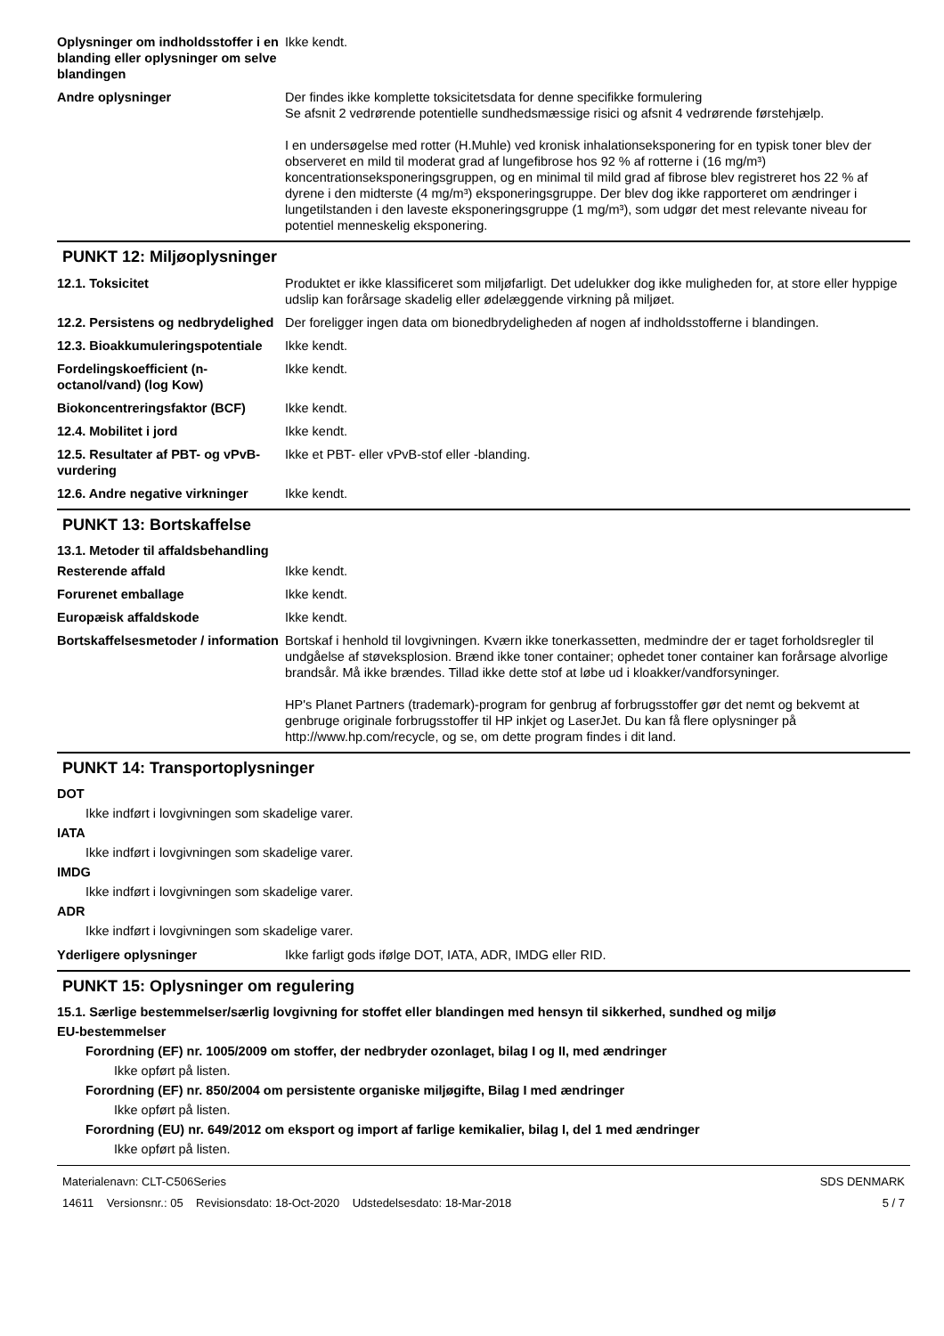Oplysninger om indholdsstoffer i en blanding eller oplysninger om selve blandingen
Ikke kendt.
Andre oplysninger Der findes ikke komplette toksicitetsdata for denne specifikke formulering
Se afsnit 2 vedrørende potentielle sundhedsmæssige risici og afsnit 4 vedrørende førstehjælp.
I en undersøgelse med rotter (H.Muhle) ved kronisk inhalationseksponering for en typisk toner blev der observeret en mild til moderat grad af lungefibrose hos 92 % af rotterne i (16 mg/m³) koncentrationseksponeringsgruppen, og en minimal til mild grad af fibrose blev registreret hos 22 % af dyrene i den midterste (4 mg/m³) eksponeringsgruppe. Der blev dog ikke rapporteret om ændringer i lungetilstanden i den laveste eksponeringsgruppe (1 mg/m³), som udgør det mest relevante niveau for potentiel menneskelig eksponering.
PUNKT 12: Miljøoplysninger
12.1. Toksicitet Produktet er ikke klassificeret som miljøfarligt. Det udelukker dog ikke muligheden for, at store eller hyppige udslip kan forårsage skadelig eller ødelæggende virkning på miljøet.
12.2. Persistens og nedbrydelighed
Der foreligger ingen data om bionedbrydeligheden af nogen af indholdsstofferne i blandingen.
12.3. Bioakkumuleringspotentiale
Ikke kendt.
Fordelingskoefficient (n-octanol/vand) (log Kow)
Ikke kendt.
Biokoncentreringsfaktor (BCF) Ikke kendt.
12.4. Mobilitet i jord Ikke kendt.
12.5. Resultater af PBT- og vPvB-vurdering
Ikke et PBT- eller vPvB-stof eller -blanding.
12.6. Andre negative virkninger
Ikke kendt.
PUNKT 13: Bortskaffelse
13.1. Metoder til affaldsbehandling
Resterende affald Ikke kendt.
Forurenet emballage Ikke kendt.
Europæisk affaldskode Ikke kendt.
Bortskaffelsesmetoder / information
Bortskaf i henhold til lovgivningen. Kværn ikke tonerkassetten, medmindre der er taget forholdsregler til undgåelse af støveksplosion. Brænd ikke toner container; ophedet toner container kan forårsage alvorlige brandsår. Må ikke brændes. Tillad ikke dette stof at løbe ud i kloakker/vandforsyninger.
HP's Planet Partners (trademark)-program for genbrug af forbrugsstoffer gør det nemt og bekvemt at genbruge originale forbrugsstoffer til HP inkjet og LaserJet. Du kan få flere oplysninger på http://www.hp.com/recycle, og se, om dette program findes i dit land.
PUNKT 14: Transportoplysninger
DOT
Ikke indført i lovgivningen som skadelige varer.
IATA
Ikke indført i lovgivningen som skadelige varer.
IMDG
Ikke indført i lovgivningen som skadelige varer.
ADR
Ikke indført i lovgivningen som skadelige varer.
Yderligere oplysninger Ikke farligt gods ifølge DOT, IATA, ADR, IMDG eller RID.
PUNKT 15: Oplysninger om regulering
15.1. Særlige bestemmelser/særlig lovgivning for stoffet eller blandingen med hensyn til sikkerhed, sundhed og miljø
EU-bestemmelser
Forordning (EF) nr. 1005/2009 om stoffer, der nedbryder ozonlaget, bilag I og II, med ændringer
Ikke opført på listen.
Forordning (EF) nr. 850/2004 om persistente organiske miljøgifte, Bilag I med ændringer
Ikke opført på listen.
Forordning (EU) nr. 649/2012 om eksport og import af farlige kemikalier, bilag I, del 1 med ændringer
Ikke opført på listen.
Materialenavn: CLT-C506Series
14611 Versionsnr.: 05 Revisionsdato: 18-Oct-2020 Udstedelsesdato: 18-Mar-2018
SDS DENMARK
5 / 7